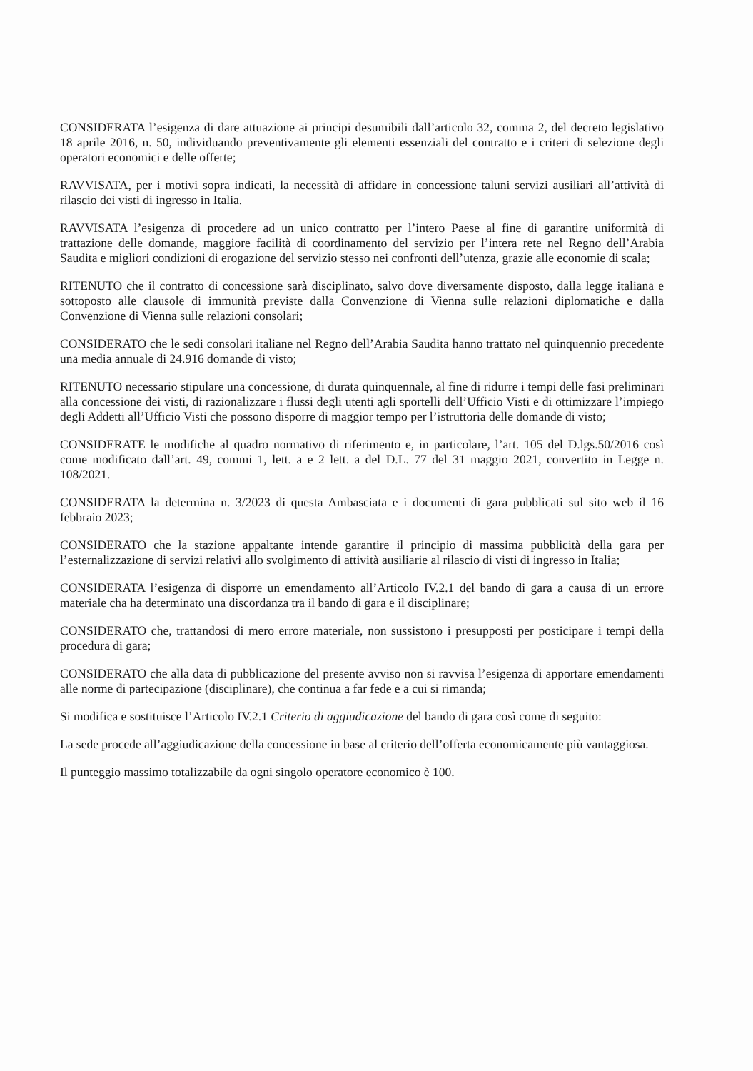CONSIDERATA l’esigenza di dare attuazione ai principi desumibili dall’articolo 32, comma 2, del decreto legislativo 18 aprile 2016, n. 50, individuando preventivamente gli elementi essenziali del contratto e i criteri di selezione degli operatori economici e delle offerte;
RAVVISATA, per i motivi sopra indicati, la necessità di affidare in concessione taluni servizi ausiliari all’attività di rilascio dei visti di ingresso in Italia.
RAVVISATA l’esigenza di procedere ad un unico contratto per l’intero Paese al fine di garantire uniformità di trattazione delle domande, maggiore facilità di coordinamento del servizio per l’intera rete nel Regno dell’Arabia Saudita e migliori condizioni di erogazione del servizio stesso nei confronti dell’utenza, grazie alle economie di scala;
RITENUTO che il contratto di concessione sarà disciplinato, salvo dove diversamente disposto, dalla legge italiana e sottoposto alle clausole di immunità previste dalla Convenzione di Vienna sulle relazioni diplomatiche e dalla Convenzione di Vienna sulle relazioni consolari;
CONSIDERATO che le sedi consolari italiane nel Regno dell’Arabia Saudita hanno trattato nel quinquennio precedente una media annuale di 24.916 domande di visto;
RITENUTO necessario stipulare una concessione, di durata quinquennale, al fine di ridurre i tempi delle fasi preliminari alla concessione dei visti, di razionalizzare i flussi degli utenti agli sportelli dell’Ufficio Visti e di ottimizzare l’impiego degli Addetti all’Ufficio Visti che possono disporre di maggior tempo per l’istruttoria delle domande di visto;
CONSIDERATE le modifiche al quadro normativo di riferimento e, in particolare, l’art. 105 del D.lgs.50/2016 così come modificato dall’art. 49, commi 1, lett. a e 2 lett. a del D.L. 77 del 31 maggio 2021, convertito in Legge n. 108/2021.
CONSIDERATA la determina n. 3/2023 di questa Ambasciata e i documenti di gara pubblicati sul sito web il 16 febbraio 2023;
CONSIDERATO che la stazione appaltante intende garantire il principio di massima pubblicità della gara per l’esternalizzazione di servizi relativi allo svolgimento di attività ausiliarie al rilascio di visti di ingresso in Italia;
CONSIDERATA l’esigenza di disporre un emendamento all’Articolo IV.2.1 del bando di gara a causa di un errore materiale cha ha determinato una discordanza tra il bando di gara e il disciplinare;
CONSIDERATO che, trattandosi di mero errore materiale, non sussistono i presupposti per posticipare i tempi della procedura di gara;
CONSIDERATO che alla data di pubblicazione del presente avviso non si ravvisa l’esigenza di apportare emendamenti alle norme di partecipazione (disciplinare), che continua a far fede e a cui si rimanda;
Si modifica e sostituisce l’Articolo IV.2.1 Criterio di aggiudicazione del bando di gara così come di seguito:
La sede procede all’aggiudicazione della concessione in base al criterio dell’offerta economicamente più vantaggiosa.
Il punteggio massimo totalizzabile da ogni singolo operatore economico è 100.